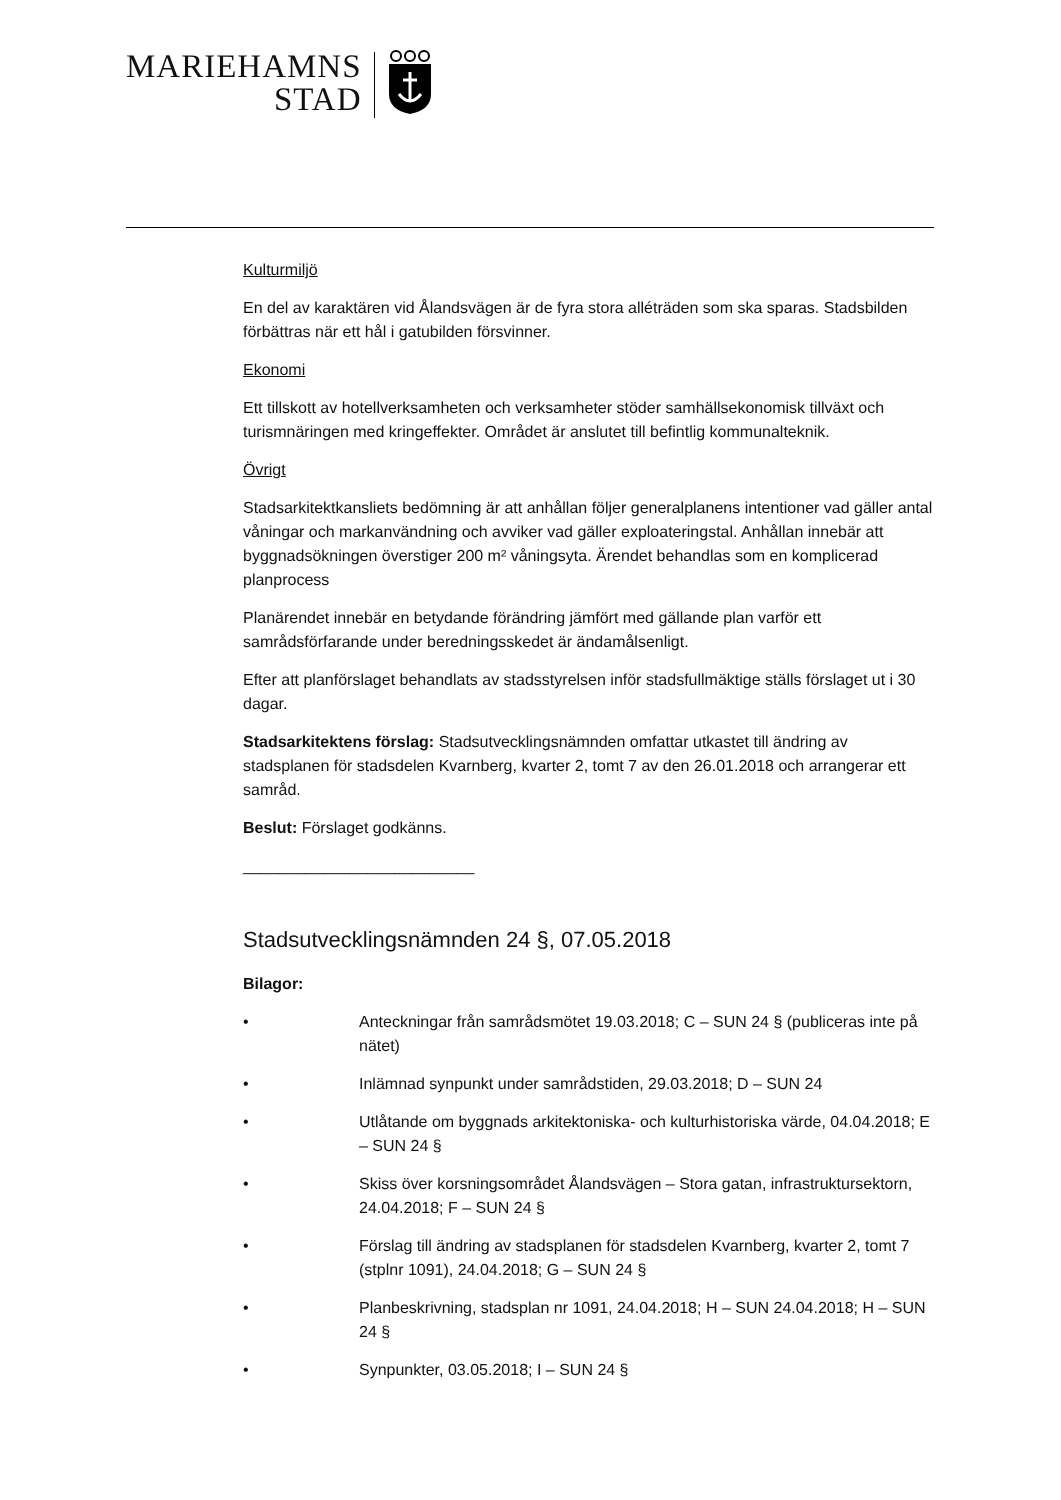MARIEHAMNS
STAD
Kulturmiljö
En del av karaktären vid Ålandsvägen är de fyra stora alléträden som ska sparas. Stadsbilden förbättras när ett hål i gatubilden försvinner.
Ekonomi
Ett tillskott av hotellverksamheten och verksamheter stöder samhällsekonomisk tillväxt och turismnäringen med kringeffekter. Området är anslutet till befintlig kommunalteknik.
Övrigt
Stadsarkitektkansliets bedömning är att anhållan följer generalplanens intentioner vad gäller antal våningar och markanvändning och avviker vad gäller exploateringstal. Anhållan innebär att byggnadsökningen överstiger 200 m² våningsyta. Ärendet behandlas som en komplicerad planprocess
Planärendet innebär en betydande förändring jämfört med gällande plan varför ett samrådsförfarande under beredningsskedet är ändamålsenligt.
Efter att planförslaget behandlats av stadsstyrelsen inför stadsfullmäktige ställs förslaget ut i 30 dagar.
Stadsarkitektens förslag: Stadsutvecklingsnämnden omfattar utkastet till ändring av stadsplanen för stadsdelen Kvarnberg, kvarter 2, tomt 7 av den 26.01.2018 och arrangerar ett samråd.
Beslut: Förslaget godkänns.
__________________________
Stadsutvecklingsnämnden 24 §, 07.05.2018
Bilagor:
• Anteckningar från samrådsmötet 19.03.2018; C – SUN 24 § (publiceras inte på nätet)
• Inlämnad synpunkt under samrådstiden, 29.03.2018; D – SUN 24
• Utlåtande om byggnads arkitektoniska- och kulturhistoriska värde, 04.04.2018; E – SUN 24 §
• Skiss över korsningsområdet Ålandsvägen – Stora gatan, infrastruktursektorn, 24.04.2018; F – SUN 24 §
• Förslag till ändring av stadsplanen för stadsdelen Kvarnberg, kvarter 2, tomt 7 (stplnr 1091), 24.04.2018; G – SUN 24 §
• Planbeskrivning, stadsplan nr 1091, 24.04.2018; H – SUN 24.04.2018; H – SUN 24 §
• Synpunkter, 03.05.2018; I – SUN 24 §